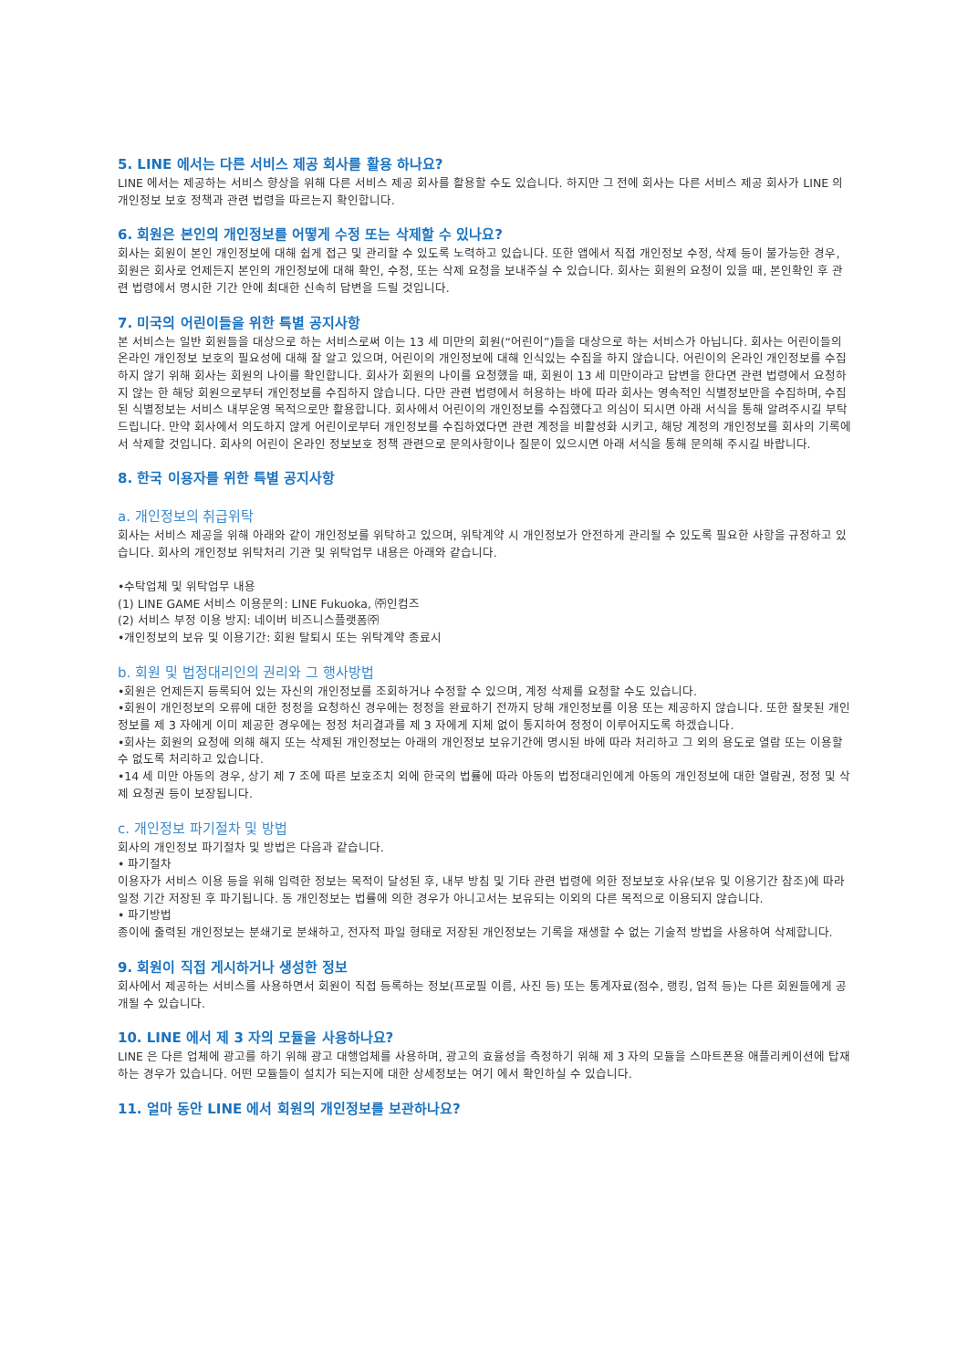5. LINE 에서는 다른 서비스 제공 회사를 활용 하나요?
LINE 에서는 제공하는 서비스 향상을 위해 다른 서비스 제공 회사를 활용할 수도 있습니다. 하지만 그 전에 회사는 다른 서비스 제공 회사가 LINE 의 개인정보 보호 정책과 관련 법령을 따르는지 확인합니다.
6. 회원은 본인의 개인정보를 어떻게 수정 또는 삭제할 수 있나요?
회사는 회원이 본인 개인정보에 대해 쉽게 접근 및 관리할 수 있도록 노력하고 있습니다. 또한 앱에서 직접 개인정보 수정, 삭제 등이 불가능한 경우, 회원은 회사로 언제든지 본인의 개인정보에 대해 확인, 수정, 또는 삭제 요청을 보내주실 수 있습니다. 회사는 회원의 요청이 있을 때, 본인확인 후 관련 법령에서 명시한 기간 안에 최대한 신속히 답변을 드릴 것입니다.
7. 미국의 어린이들을 위한 특별 공지사항
본 서비스는 일반 회원들을 대상으로 하는 서비스로써 이는 13 세 미만의 회원(“어린이”)들을 대상으로 하는 서비스가 아닙니다. 회사는 어린이들의 온라인 개인정보 보호의 필요성에 대해 잘 알고 있으며, 어린이의 개인정보에 대해 인식있는 수집을 하지 않습니다. 어린이의 온라인 개인정보를 수집하지 않기 위해 회사는 회원의 나이를 확인합니다. 회사가 회원의 나이를 요청했을 때, 회원이 13 세 미만이라고 답변을 한다면 관련 법령에서 요청하지 않는 한 해당 회원으로부터 개인정보를 수집하지 않습니다. 다만 관련 법령에서 허용하는 바에 따라 회사는 영속적인 식별정보만을 수집하며, 수집된 식별정보는 서비스 내부운영 목적으로만 활용합니다. 회사에서 어린이의 개인정보를 수집했다고 의심이 되시면 아래 서식을 통해 알려주시길 부탁 드립니다. 만약 회사에서 의도하지 않게 어린이로부터 개인정보를 수집하였다면 관련 계정을 비활성화 시키고, 해당 계정의 개인정보를 회사의 기록에서 삭제할 것입니다. 회사의 어린이 온라인 정보보호 정책 관련으로 문의사항이나 질문이 있으시면 아래 서식을 통해 문의해 주시길 바랍니다.
8. 한국 이용자를 위한 특별 공지사항
a. 개인정보의 취급위탁
회사는 서비스 제공을 위해 아래와 같이 개인정보를 위탁하고 있으며, 위탁계약 시 개인정보가 안전하게 관리될 수 있도록 필요한 사항을 규정하고 있습니다. 회사의 개인정보 위탁처리 기관 및 위탁업무 내용은 아래와 같습니다.
•수탁업체 및 위탁업무 내용
(1) LINE GAME 서비스 이용문의: LINE Fukuoka, ㈜인컴즈
(2) 서비스 부정 이용 방지: 네이버 비즈니스플랫폼㈜
•개인정보의 보유 및 이용기간: 회원 탈퇴시 또는 위탁계약 종료시
b. 회원 및 법정대리인의 권리와 그 행사방법
•회원은 언제든지 등록되어 있는 자신의 개인정보를 조회하거나 수정할 수 있으며, 계정 삭제를 요청할 수도 있습니다.
•회원이 개인정보의 오류에 대한 정정을 요청하신 경우에는 정정을 완료하기 전까지 당해 개인정보를 이용 또는 제공하지 않습니다. 또한 잘못된 개인정보를 제 3 자에게 이미 제공한 경우에는 정정 처리결과를 제 3 자에게 지체 없이 통지하여 정정이 이루어지도록 하겠습니다.
•회사는 회원의 요청에 의해 해지 또는 삭제된 개인정보는 아래의 개인정보 보유기간에 명시된 바에 따라 처리하고 그 외의 용도로 열람 또는 이용할 수 없도록 처리하고 있습니다.
•14 세 미만 아동의 경우, 상기 제 7 조에 따른 보호조치 외에 한국의 법률에 따라 아동의 법정대리인에게 아동의 개인정보에 대한 열람권, 정정 및 삭제 요청권 등이 보장됩니다.
c. 개인정보 파기절차 및 방법
회사의 개인정보 파기절차 및 방법은 다음과 같습니다.
• 파기절차
이용자가 서비스 이용 등을 위해 입력한 정보는 목적이 달성된 후, 내부 방침 및 기타 관련 법령에 의한 정보보호 사유(보유 및 이용기간 참조)에 따라 일정 기간 저장된 후 파기됩니다. 동 개인정보는 법률에 의한 경우가 아니고서는 보유되는 이외의 다른 목적으로 이용되지 않습니다.
• 파기방법
종이에 출력된 개인정보는 분쇄기로 분쇄하고, 전자적 파일 형태로 저장된 개인정보는 기록을 재생할 수 없는 기술적 방법을 사용하여 삭제합니다.
9. 회원이 직접 게시하거나 생성한 정보
회사에서 제공하는 서비스를 사용하면서 회원이 직접 등록하는 정보(프로필 이름, 사진 등) 또는 통계자료(점수, 랭킹, 업적 등)는 다른 회원들에게 공개될 수 있습니다.
10. LINE 에서 제 3 자의 모듈을 사용하나요?
LINE 은 다른 업체에 광고를 하기 위해 광고 대행업체를 사용하며, 광고의 효율성을 측정하기 위해 제 3 자의 모듈을 스마트폰용 애플리케이션에 탑재하는 경우가 있습니다. 어떤 모듈들이 설치가 되는지에 대한 상세정보는 여기 에서 확인하실 수 있습니다.
11. 얼마 동안 LINE 에서 회원의 개인정보를 보관하나요?